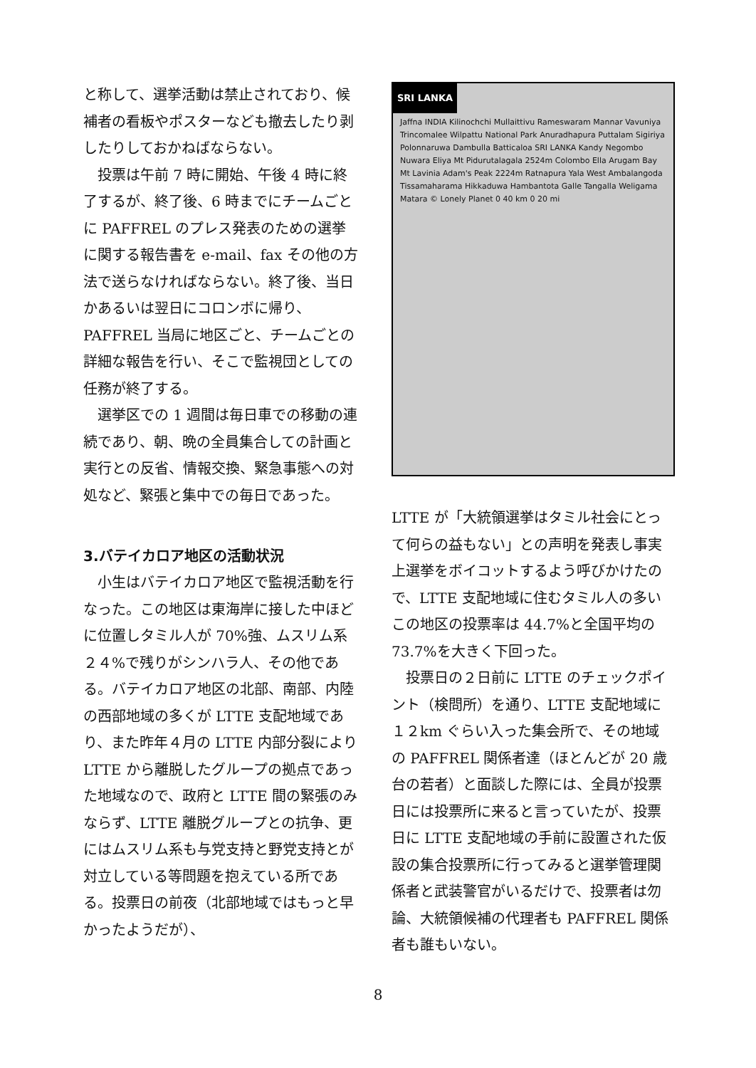と称して、選挙活動は禁止されており、候補者の看板やポスターなども撤去したり剥したりしておかねばならない。
投票は午前 7 時に開始、午後 4 時に終了するが、終了後、6 時までにチームごとに PAFFREL のプレス発表のための選挙に関する報告書を e-mail、fax その他の方法で送らなければならない。終了後、当日かあるいは翌日にコロンボに帰り、PAFFREL 当局に地区ごと、チームごとの詳細な報告を行い、そこで監視団としての任務が終了する。
選挙区での 1 週間は毎日車での移動の連続であり、朝、晩の全員集合しての計画と実行との反省、情報交換、緊急事態への対処など、緊張と集中での毎日であった。
3.バテイカロア地区の活動状況
小生はバテイカロア地区で監視活動を行なった。この地区は東海岸に接した中ほどに位置しタミル人が 70%強、ムスリム系２４%で残りがシンハラ人、その他である。バテイカロア地区の北部、南部、内陸の西部地域の多くが LTTE 支配地域であり、また昨年４月の LTTE 内部分裂により LTTE から離脱したグループの拠点であった地域なので、政府と LTTE 間の緊張のみならず、LTTE 離脱グループとの抗争、更にはムスリム系も与党支持と野党支持とが対立している等問題を抱えている所である。投票日の前夜（北部地域ではもっと早かったようだが）、
SRI LANKA
Jaffna INDIA Kilinochchi Mullaittivu Rameswaram Mannar Vavuniya Trincomalee Wilpattu National Park Anuradhapura Puttalam Sigiriya Polonnaruwa Dambulla Batticaloa SRI LANKA Kandy Negombo Nuwara Eliya Mt Pidurutalagala 2524m Colombo Ella Arugam Bay Mt Lavinia Adam's Peak 2224m Ratnapura Yala West Ambalangoda Tissamaharama Hikkaduwa Hambantota Galle Tangalla Weligama Matara © Lonely Planet 0 40 km 0 20 mi
LTTE が「大統領選挙はタミル社会にとって何らの益もない」との声明を発表し事実上選挙をボイコットするよう呼びかけたので、LTTE 支配地域に住むタミル人の多いこの地区の投票率は 44.7%と全国平均の 73.7%を大きく下回った。
投票日の２日前に LTTE のチェックポイント（検問所）を通り、LTTE 支配地域に１２km ぐらい入った集会所で、その地域の PAFFREL 関係者達（ほとんどが 20 歳台の若者）と面談した際には、全員が投票日には投票所に来ると言っていたが、投票日に LTTE 支配地域の手前に設置された仮設の集合投票所に行ってみると選挙管理関係者と武装警官がいるだけで、投票者は勿論、大統領候補の代理者も PAFFREL 関係者も誰もいない。
8